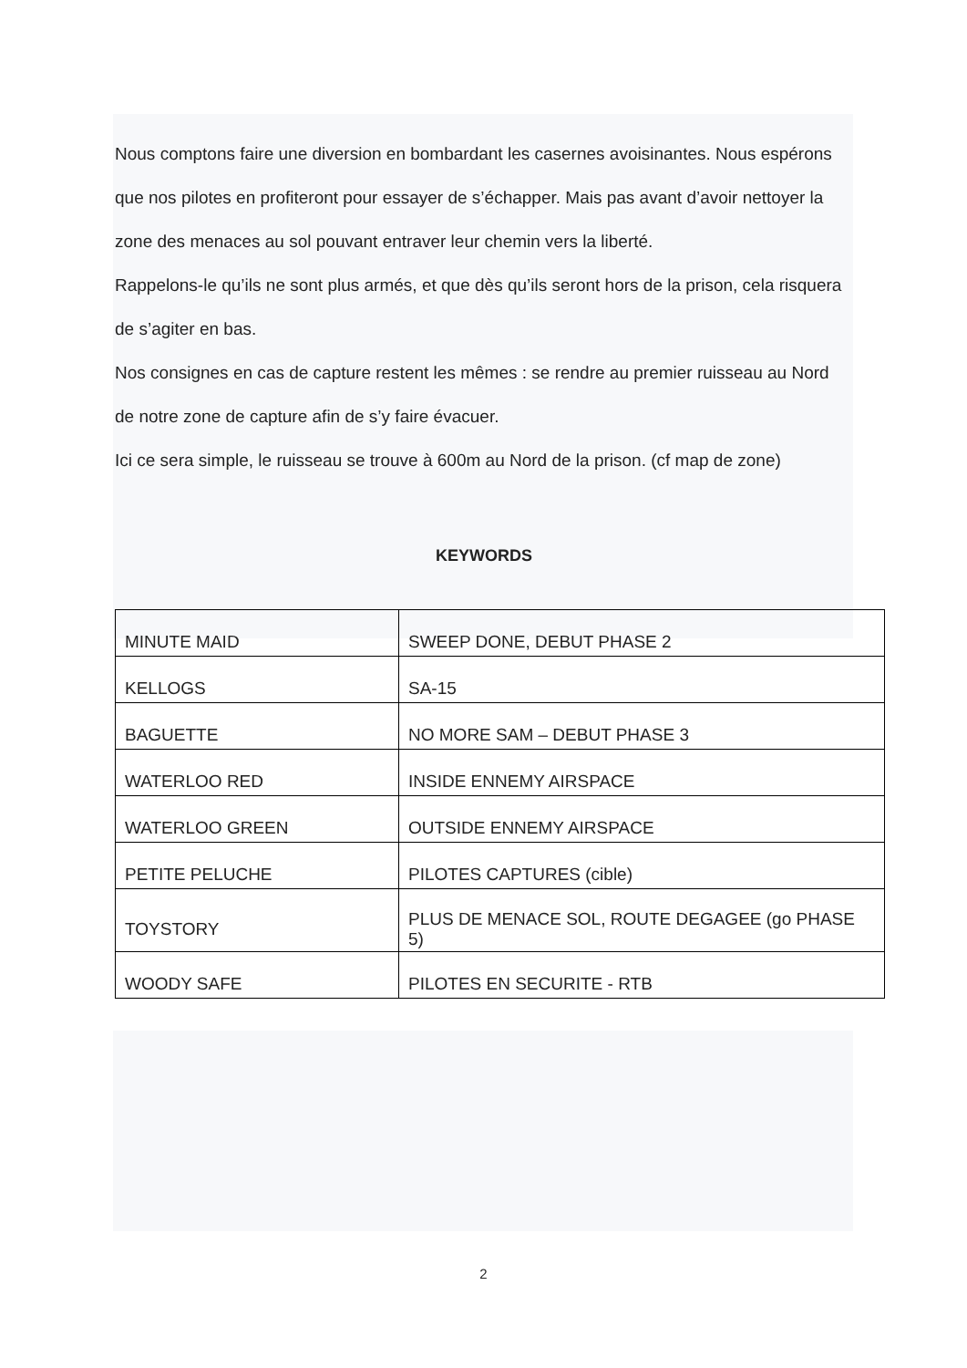Nous comptons faire une diversion en bombardant les casernes avoisinantes. Nous espérons que nos pilotes en profiteront pour essayer de s’échapper. Mais pas avant d’avoir nettoyer la zone des menaces au sol pouvant entraver leur chemin vers la liberté.
Rappelons-le qu’ils ne sont plus armés, et que dès qu’ils seront hors de la prison, cela risquera de s’agiter en bas.
Nos consignes en cas de capture restent les mêmes : se rendre au premier ruisseau au Nord de notre zone de capture afin de s’y faire évacuer.
Ici ce sera simple, le ruisseau se trouve à 600m au Nord de la prison. (cf map de zone)
KEYWORDS
| MINUTE MAID | SWEEP DONE, DEBUT PHASE 2 |
| KELLOGS | SA-15 |
| BAGUETTE | NO MORE SAM – DEBUT PHASE 3 |
| WATERLOO RED | INSIDE ENNEMY AIRSPACE |
| WATERLOO GREEN | OUTSIDE ENNEMY AIRSPACE |
| PETITE PELUCHE | PILOTES CAPTURES (cible) |
| TOYSTORY | PLUS DE MENACE SOL, ROUTE DEGAGEE (go PHASE 5) |
| WOODY SAFE | PILOTES EN SECURITE - RTB |
2